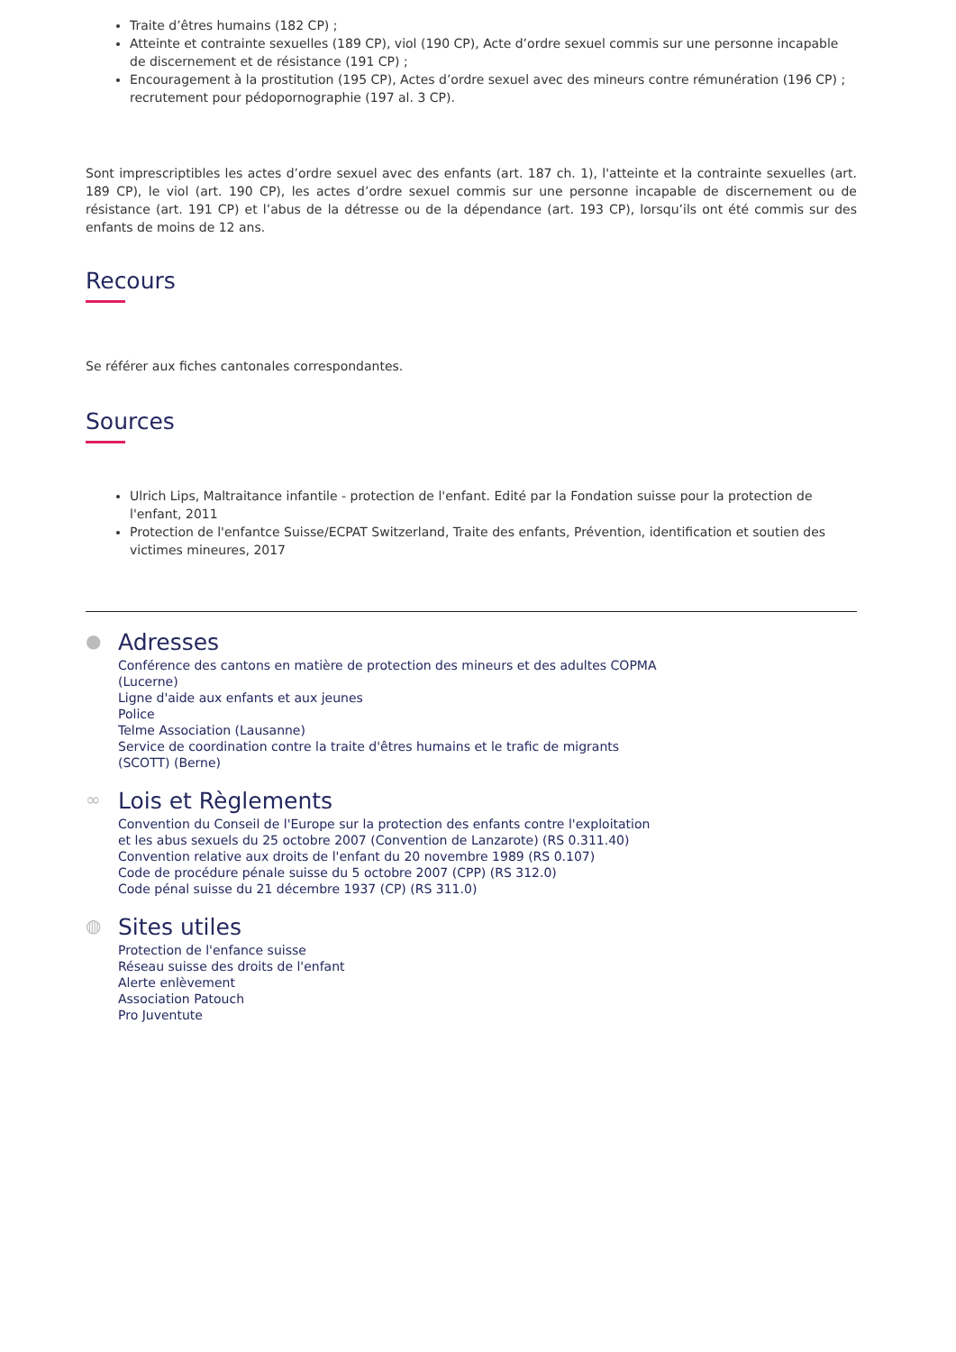Traite d’êtres humains (182 CP) ;
Atteinte et contrainte sexuelles (189 CP), viol (190 CP), Acte d’ordre sexuel commis sur une personne incapable de discernement et de résistance (191 CP) ;
Encouragement à la prostitution (195 CP), Actes d’ordre sexuel avec des mineurs contre rémunération (196 CP) ; recrutement pour pédopornographie (197 al. 3 CP).
Sont imprescriptibles les actes d’ordre sexuel avec des enfants (art. 187 ch. 1), l'atteinte et la contrainte sexuelles (art. 189 CP), le viol (art. 190 CP), les actes d’ordre sexuel commis sur une personne incapable de discernement ou de résistance (art. 191 CP) et l’abus de la détresse ou de la dépendance (art. 193 CP), lorsqu’ils ont été commis sur des enfants de moins de 12 ans.
Recours
Se référer aux fiches cantonales correspondantes.
Sources
Ulrich Lips, Maltraitance infantile - protection de l'enfant. Edité par la Fondation suisse pour la protection de l'enfant, 2011
Protection de l'enfantce Suisse/ECPAT Switzerland, Traite des enfants, Prévention, identification et soutien des victimes mineures, 2017
●
Adresses
Conférence des cantons en matière de protection des mineurs et des adultes COPMA
(Lucerne)
Ligne d'aide aux enfants et aux jeunes
Police
Telme Association (Lausanne)
Service de coordination contre la traite d'êtres humains et le trafic de migrants
(SCOTT) (Berne)
∞
Lois et Règlements
Convention du Conseil de l'Europe sur la protection des enfants contre l'exploitation
et les abus sexuels du 25 octobre 2007 (Convention de Lanzarote) (RS 0.311.40)
Convention relative aux droits de l'enfant du 20 novembre 1989 (RS 0.107)
Code de procédure pénale suisse du 5 octobre 2007 (CPP) (RS 312.0)
Code pénal suisse du 21 décembre 1937 (CP) (RS 311.0)
◍
Sites utiles
Protection de l'enfance suisse
Réseau suisse des droits de l'enfant
Alerte enlèvement
Association Patouch
Pro Juventute